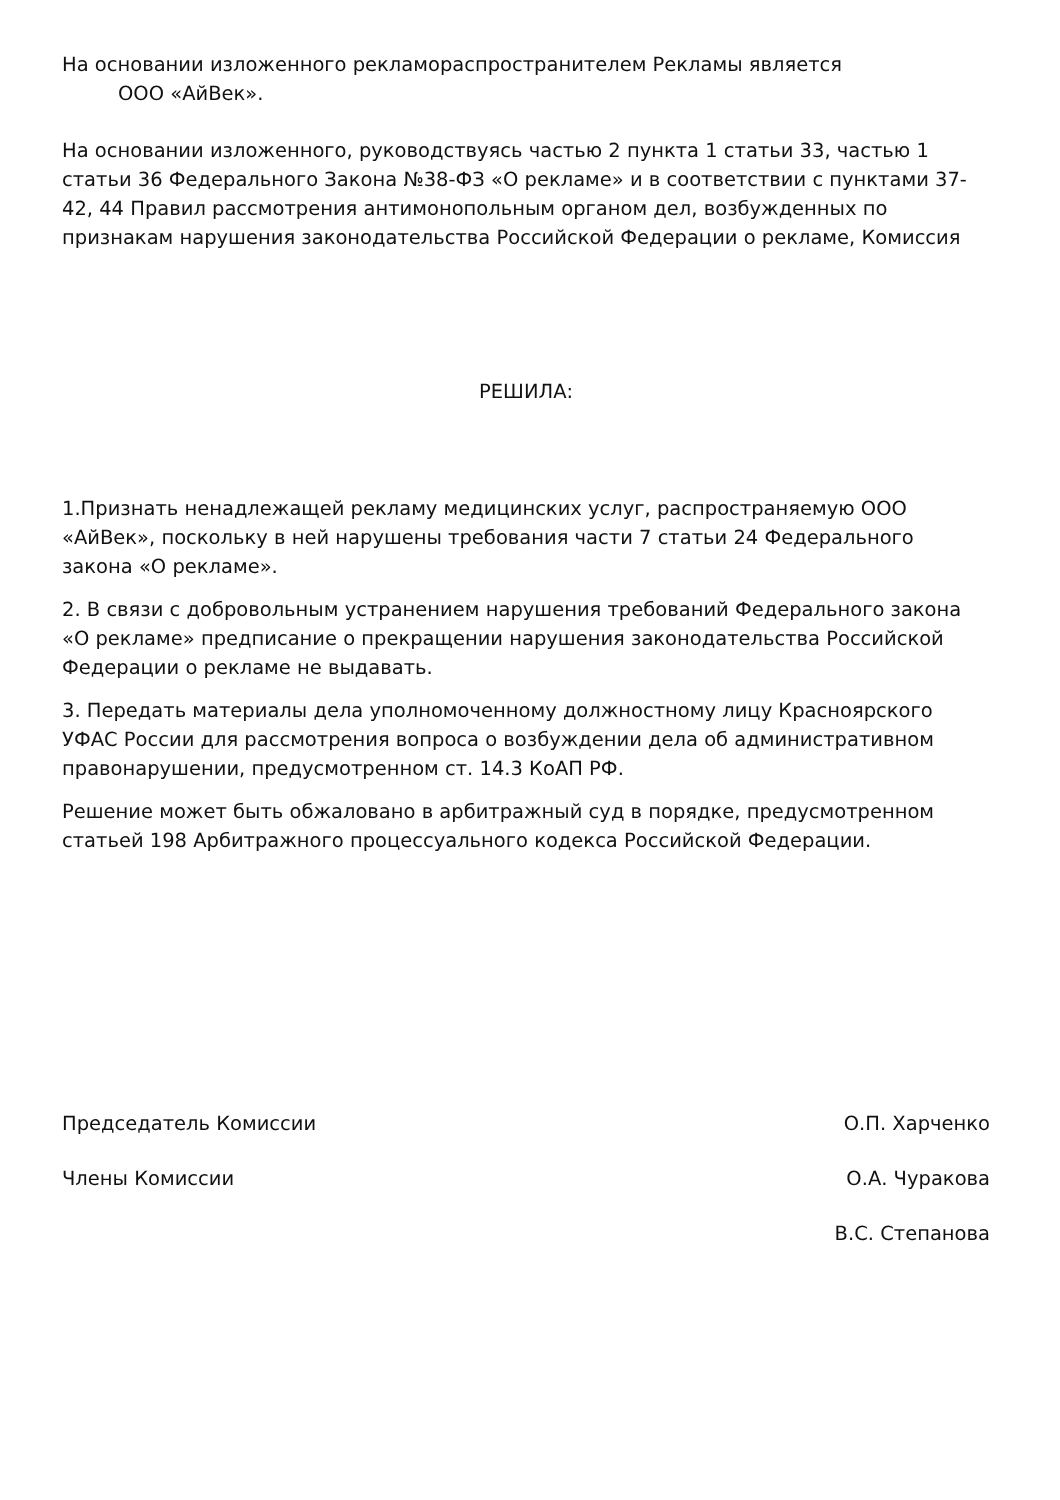На основании изложенного рекламораспространителем Рекламы является
ООО «АйВек».
На основании изложенного, руководствуясь частью 2 пункта 1 статьи 33, частью 1 статьи 36 Федерального Закона №38-ФЗ «О рекламе» и в соответствии с пунктами 37-42, 44 Правил рассмотрения антимонопольным органом дел, возбужденных по признакам нарушения законодательства Российской Федерации о рекламе, Комиссия
РЕШИЛА:
1.Признать ненадлежащей рекламу медицинских услуг, распространяемую ООО «АйВек», поскольку в ней нарушены требования части 7 статьи 24 Федерального закона «О рекламе».
2. В связи с добровольным устранением нарушения требований Федерального закона «О рекламе» предписание о прекращении нарушения законодательства Российской Федерации о рекламе не выдавать.
3. Передать материалы дела уполномоченному должностному лицу Красноярского УФАС России для рассмотрения вопроса о возбуждении дела об административном правонарушении, предусмотренном ст. 14.3 КоАП РФ.
Решение может быть обжаловано в арбитражный суд в порядке, предусмотренном статьей 198 Арбитражного процессуального кодекса Российской Федерации.
Председатель Комиссии О.П. Харченко
Члены Комиссии О.А. Чуракова
В.С. Степанова